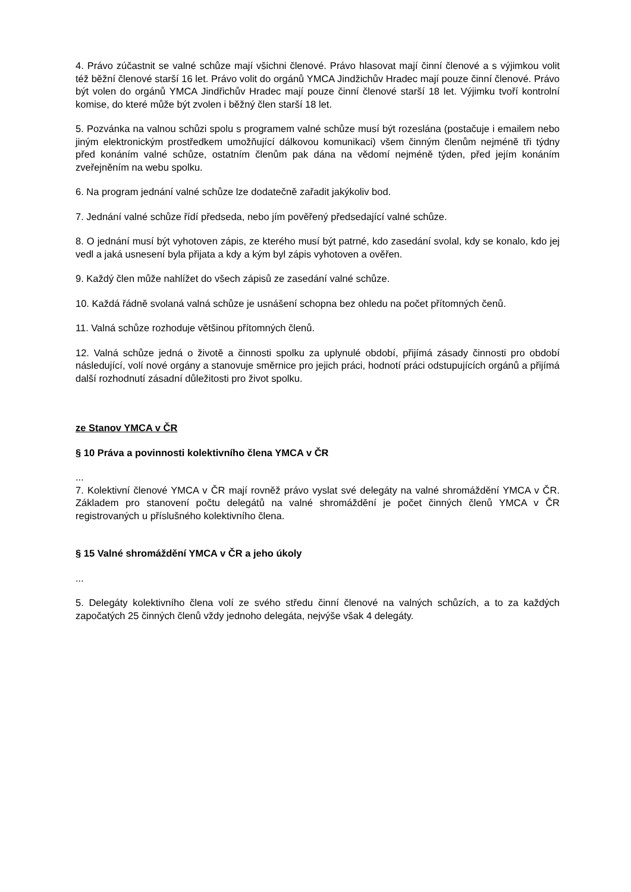4. Právo zúčastnit se valné schůze mají všichni členové. Právo hlasovat mají činní členové a s výjimkou volit též běžní členové starší 16 let. Právo volit do orgánů YMCA Jindžichův Hradec mají pouze činní členové. Právo být volen do orgánů YMCA Jindřichův Hradec mají pouze činní členové starší 18 let. Výjimku tvoří kontrolní komise, do které může být zvolen i běžný člen starší 18 let.
5. Pozvánka na valnou schůzi spolu s programem valné schůze musí být rozeslána (postačuje i emailem nebo jiným elektronickým prostředkem umožňující dálkovou komunikaci) všem činným členům nejméně tři týdny před konáním valné schůze, ostatním členům pak dána na vědomí nejméně týden, před jejím konáním zveřejněním na webu spolku.
6. Na program jednání valné schůze lze dodatečně zařadit jakýkoliv bod.
7. Jednání valné schůze řídí předseda, nebo jím pověřený předsedající valné schůze.
8. O jednání musí být vyhotoven zápis, ze kterého musí být patrné, kdo zasedání svolal, kdy se konalo, kdo jej vedl a jaká usnesení byla přijata a kdy a kým byl zápis vyhotoven a ověřen.
9. Každý člen může nahlížet do všech zápisů ze zasedání valné schůze.
10. Každá řádně svolaná valná schůze je usnášení schopna bez ohledu na počet přítomných čenů.
11. Valná schůze rozhoduje většinou přítomných členů.
12. Valná schůze jedná o životě a činnosti spolku za uplynulé období, přijímá zásady činnosti pro období následující, volí nové orgány a stanovuje směrnice pro jejich práci, hodnotí práci odstupujících orgánů a přijímá další rozhodnutí zásadní důležitosti pro život spolku.
ze Stanov YMCA v ČR
§ 10 Práva a povinnosti kolektivního člena YMCA v ČR
...
7. Kolektivní členové YMCA v ČR mají rovněž právo vyslat své delegáty na valné shromáždění YMCA v ČR. Základem pro stanovení počtu delegátů na valné shromáždění je počet činných členů YMCA v ČR registrovaných u příslušného kolektivního člena.
§ 15 Valné shromáždění YMCA v ČR a jeho úkoly
...
5. Delegáty kolektivního člena volí ze svého středu činní členové na valných schůzích, a to za každých započatých 25 činných členů vždy jednoho delegáta, nejvýše však 4 delegáty.